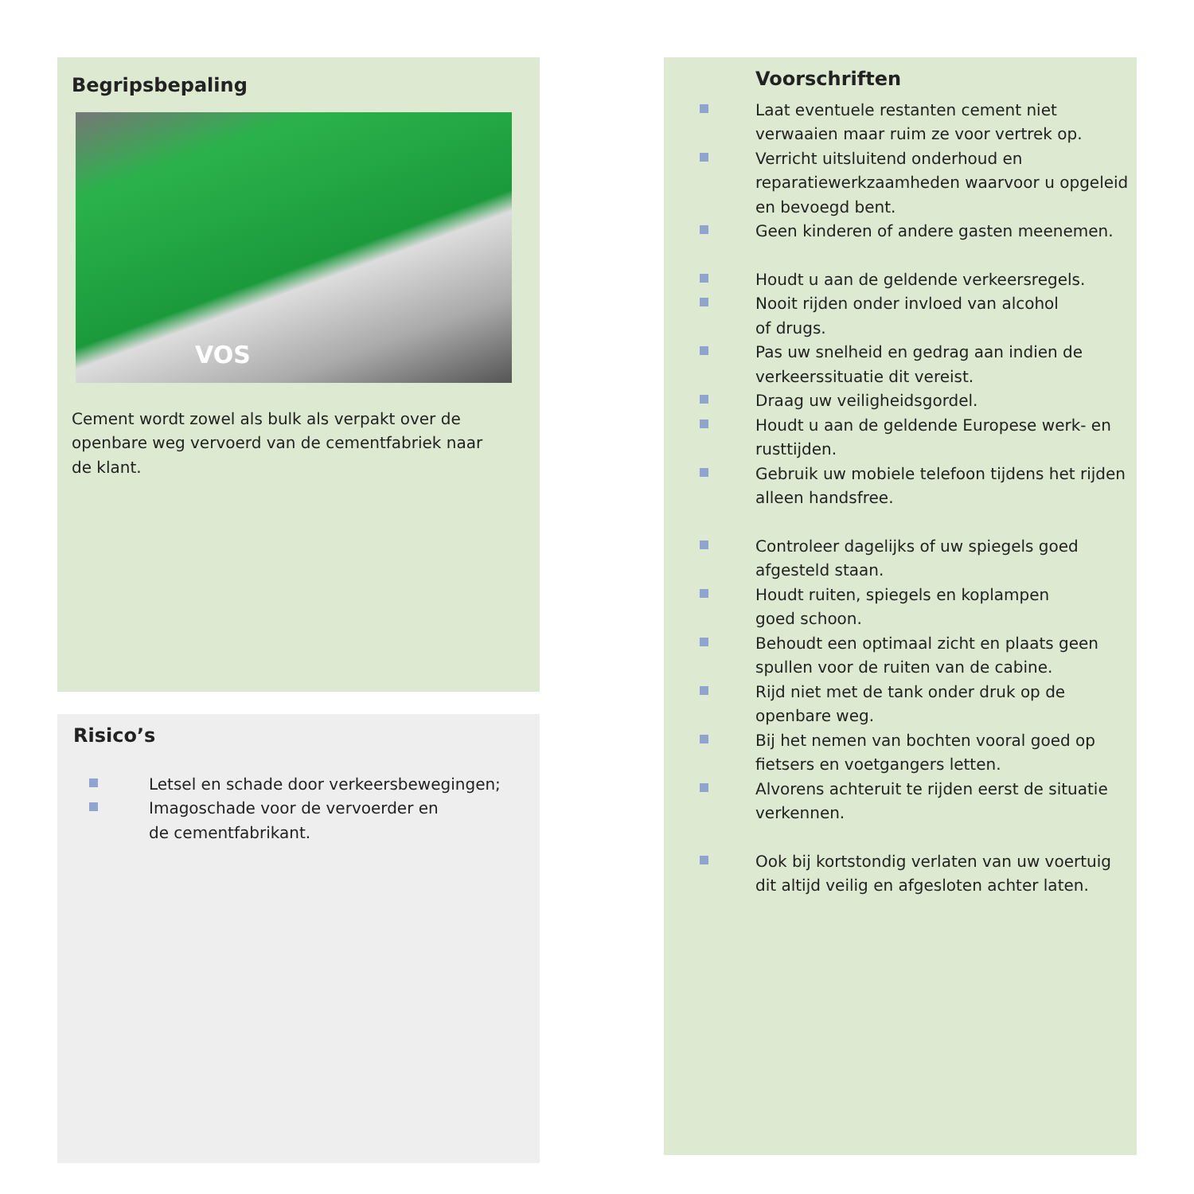Begripsbepaling
VOS
Cement wordt zowel als bulk als verpakt over de
openbare weg vervoerd van de cementfabriek naar
de klant.
Risico’s
Letsel en schade door verkeersbewegingen;
Imagoschade voor de vervoerder en
de cementfabrikant.
Voorschriften
Laat eventuele restanten cement niet verwaaien maar ruim ze voor vertrek op.
Verricht uitsluitend onderhoud en reparatiewerkzaamheden waarvoor u opgeleid en bevoegd bent.
Geen kinderen of andere gasten meenemen.
Houdt u aan de geldende verkeersregels.
Nooit rijden onder invloed van alcohol
of drugs.
Pas uw snelheid en gedrag aan indien de verkeerssituatie dit vereist.
Draag uw veiligheidsgordel.
Houdt u aan de geldende Europese werk- en rusttijden.
Gebruik uw mobiele telefoon tijdens het rijden alleen handsfree.
Controleer dagelijks of uw spiegels goed afgesteld staan.
Houdt ruiten, spiegels en koplampen
goed schoon.
Behoudt een optimaal zicht en plaats geen spullen voor de ruiten van de cabine.
Rijd niet met de tank onder druk op de openbare weg.
Bij het nemen van bochten vooral goed op fietsers en voetgangers letten.
Alvorens achteruit te rijden eerst de situatie verkennen.
Ook bij kortstondig verlaten van uw voertuig dit altijd veilig en afgesloten achter laten.